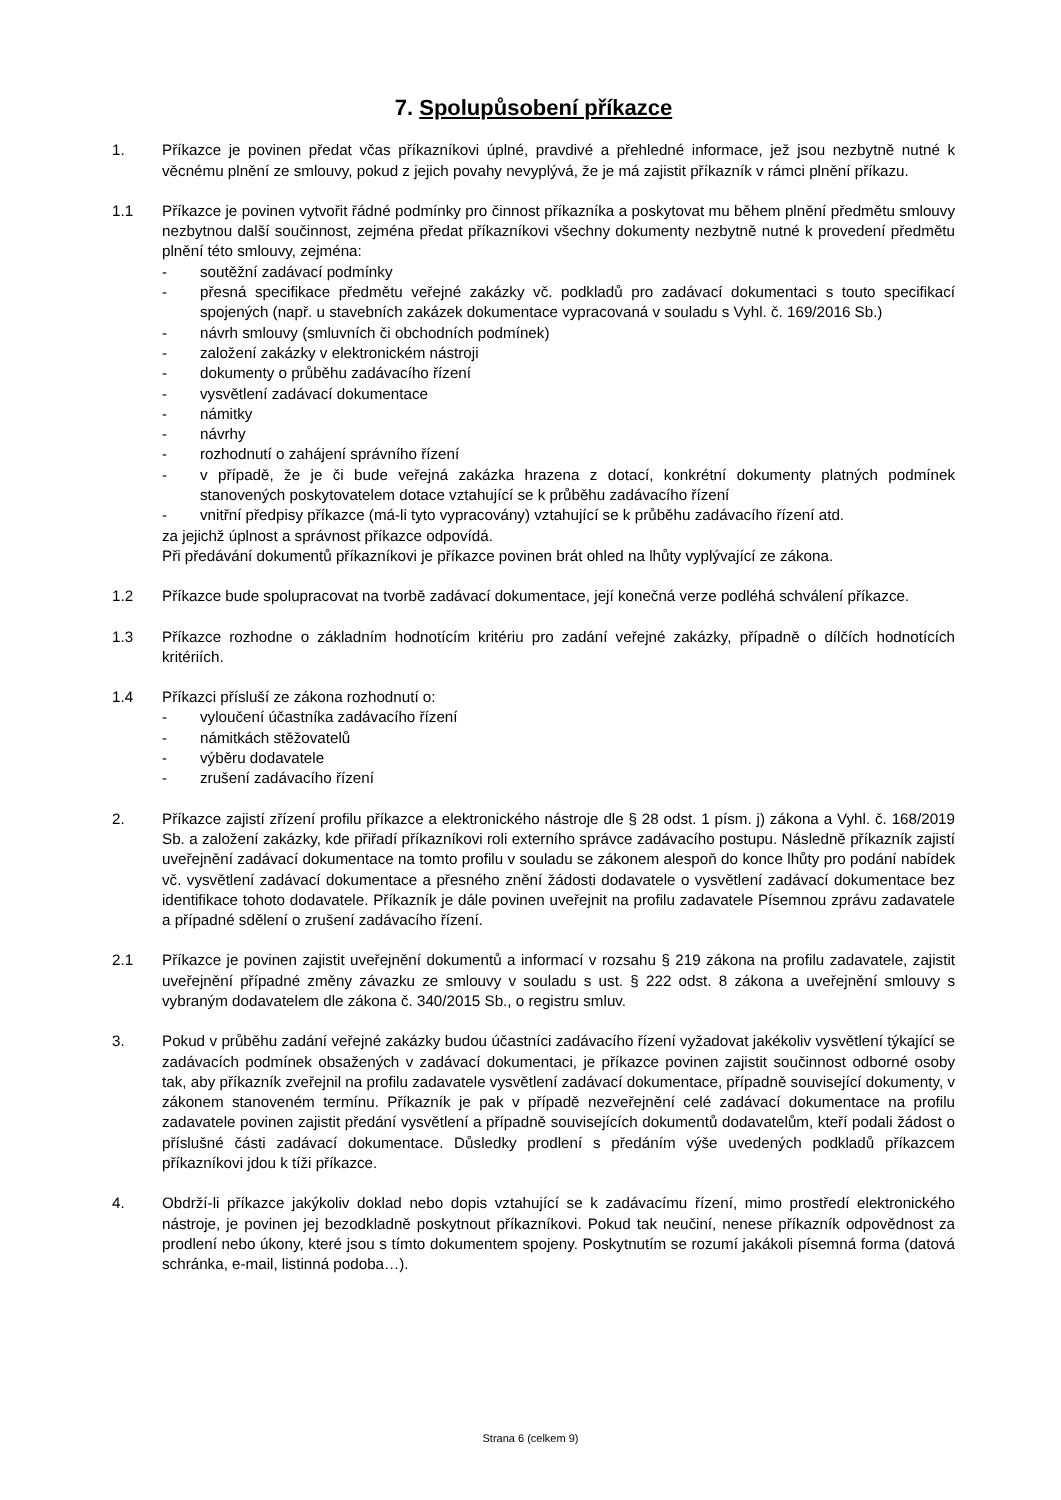7. Spolupůsobení příkazce
1. Příkazce je povinen předat včas příkazníkovi úplné, pravdivé a přehledné informace, jež jsou nezbytně nutné k věcnému plnění ze smlouvy, pokud z jejich povahy nevyplývá, že je má zajistit příkazník v rámci plnění příkazu.
1.1 Příkazce je povinen vytvořit řádné podmínky pro činnost příkazníka a poskytovat mu během plnění předmětu smlouvy nezbytnou další součinnost, zejména předat příkazníkovi všechny dokumenty nezbytně nutné k provedení předmětu plnění této smlouvy, zejména:
- soutěžní zadávací podmínky
- přesná specifikace předmětu veřejné zakázky vč. podkladů pro zadávací dokumentaci s touto specifikací spojených (např. u stavebních zakázek dokumentace vypracovaná v souladu s Vyhl. č. 169/2016 Sb.)
- návrh smlouvy (smluvních či obchodních podmínek)
- založení zakázky v elektronickém nástroji
- dokumenty o průběhu zadávacího řízení
- vysvětlení zadávací dokumentace
- námitky
- návrhy
- rozhodnutí o zahájení správního řízení
- v případě, že je či bude veřejná zakázka hrazena z dotací, konkrétní dokumenty platných podmínek stanovených poskytovatelem dotace vztahující se k průběhu zadávacího řízení
- vnitřní předpisy příkazce (má-li tyto vypracovány) vztahující se k průběhu zadávacího řízení atd.
za jejichž úplnost a správnost příkazce odpovídá.
Při předávání dokumentů příkazníkovi je příkazce povinen brát ohled na lhůty vyplývající ze zákona.
1.2 Příkazce bude spolupracovat na tvorbě zadávací dokumentace, její konečná verze podléhá schválení příkazce.
1.3 Příkazce rozhodne o základním hodnotícím kritériu pro zadání veřejné zakázky, případně o dílčích hodnotících kritériích.
1.4 Příkazci přísluší ze zákona rozhodnutí o:
- vyloučení účastníka zadávacího řízení
- námitkách stěžovatelů
- výběru dodavatele
- zrušení zadávacího řízení
2. Příkazce zajistí zřízení profilu příkazce a elektronického nástroje dle § 28 odst. 1 písm. j) zákona a Vyhl. č. 168/2019 Sb. a založení zakázky, kde přiřadí příkazníkovi roli externího správce zadávacího postupu. Následně příkazník zajistí uveřejnění zadávací dokumentace na tomto profilu v souladu se zákonem alespoň do konce lhůty pro podání nabídek vč. vysvětlení zadávací dokumentace a přesného znění žádosti dodavatele o vysvětlení zadávací dokumentace bez identifikace tohoto dodavatele. Příkazník je dále povinen uveřejnit na profilu zadavatele Písemnou zprávu zadavatele a případné sdělení o zrušení zadávacího řízení.
2.1 Příkazce je povinen zajistit uveřejnění dokumentů a informací v rozsahu § 219 zákona na profilu zadavatele, zajistit uveřejnění případné změny závazku ze smlouvy v souladu s ust. § 222 odst. 8 zákona a uveřejnění smlouvy s vybraným dodavatelem dle zákona č. 340/2015 Sb., o registru smluv.
3. Pokud v průběhu zadání veřejné zakázky budou účastníci zadávacího řízení vyžadovat jakékoliv vysvětlení týkající se zadávacích podmínek obsažených v zadávací dokumentaci, je příkazce povinen zajistit součinnost odborné osoby tak, aby příkazník zveřejnil na profilu zadavatele vysvětlení zadávací dokumentace, případně související dokumenty, v zákonem stanoveném termínu. Příkazník je pak v případě nezveřejnění celé zadávací dokumentace na profilu zadavatele povinen zajistit předání vysvětlení a případně souvisejících dokumentů dodavatelům, kteří podali žádost o příslušné části zadávací dokumentace. Důsledky prodlení s předáním výše uvedených podkladů příkazcem příkazníkovi jdou k tíži příkazce.
4. Obdrží-li příkazce jakýkoliv doklad nebo dopis vztahující se k zadávacímu řízení, mimo prostředí elektronického nástroje, je povinen jej bezodkladně poskytnout příkazníkovi. Pokud tak neučiní, nenese příkazník odpovědnost za prodlení nebo úkony, které jsou s tímto dokumentem spojeny. Poskytnutím se rozumí jakákoli písemná forma (datová schránka, e-mail, listinná podoba…).
Strana 6 (celkem 9)